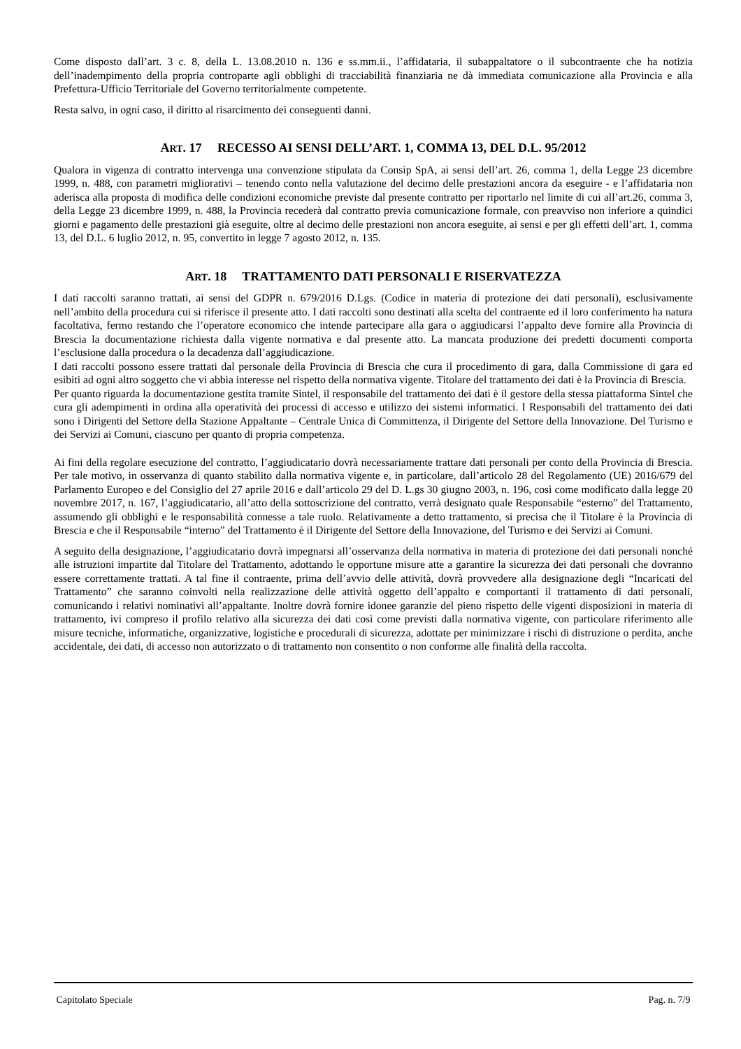Come disposto dall’art. 3 c. 8, della L. 13.08.2010 n. 136 e ss.mm.ii., l’affidataria, il subappaltatore o il subcontraente che ha notizia dell’inadempimento della propria controparte agli obblighi di tracciabilità finanziaria ne dà immediata comunicazione alla Provincia e alla Prefettura-Ufficio Territoriale del Governo territorialmente competente.
Resta salvo, in ogni caso, il diritto al risarcimento dei conseguenti danni.
ART. 17 RECESSO AI SENSI DELL’ART. 1, COMMA 13, DEL D.L. 95/2012
Qualora in vigenza di contratto intervenga una convenzione stipulata da Consip SpA, ai sensi dell’art. 26, comma 1, della Legge 23 dicembre 1999, n. 488, con parametri migliorativi – tenendo conto nella valutazione del decimo delle prestazioni ancora da eseguire - e l’affidataria non aderisca alla proposta di modifica delle condizioni economiche previste dal presente contratto per riportarlo nel limite di cui all’art.26, comma 3, della Legge 23 dicembre 1999, n. 488, la Provincia recederà dal contratto previa comunicazione formale, con preavviso non inferiore a quindici giorni e pagamento delle prestazioni già eseguite, oltre al decimo delle prestazioni non ancora eseguite, ai sensi e per gli effetti dell’art. 1, comma 13, del D.L. 6 luglio 2012, n. 95, convertito in legge 7 agosto 2012, n. 135.
ART. 18 TRATTAMENTO DATI PERSONALI E RISERVATEZZA
I dati raccolti saranno trattati, ai sensi del GDPR n. 679/2016 D.Lgs. (Codice in materia di protezione dei dati personali), esclusivamente nell’ambito della procedura cui si riferisce il presente atto. I dati raccolti sono destinati alla scelta del contraente ed il loro conferimento ha natura facoltativa, fermo restando che l’operatore economico che intende partecipare alla gara o aggiudicarsi l’appalto deve fornire alla Provincia di Brescia la documentazione richiesta dalla vigente normativa e dal presente atto. La mancata produzione dei predetti documenti comporta l’esclusione dalla procedura o la decadenza dall’aggiudicazione.
I dati raccolti possono essere trattati dal personale della Provincia di Brescia che cura il procedimento di gara, dalla Commissione di gara ed esibiti ad ogni altro soggetto che vi abbia interesse nel rispetto della normativa vigente. Titolare del trattamento dei dati è la Provincia di Brescia.
Per quanto riguarda la documentazione gestita tramite Sintel, il responsabile del trattamento dei dati è il gestore della stessa piattaforma Sintel che cura gli adempimenti in ordina alla operatività dei processi di accesso e utilizzo dei sistemi informatici. I Responsabili del trattamento dei dati sono i Dirigenti del Settore della Stazione Appaltante – Centrale Unica di Committenza, il Dirigente del Settore della Innovazione. Del Turismo e dei Servizi ai Comuni, ciascuno per quanto di propria competenza.
Ai fini della regolare esecuzione del contratto, l’aggiudicatario dovrà necessariamente trattare dati personali per conto della Provincia di Brescia. Per tale motivo, in osservanza di quanto stabilito dalla normativa vigente e, in particolare, dall’articolo 28 del Regolamento (UE) 2016/679 del Parlamento Europeo e del Consiglio del 27 aprile 2016 e dall’articolo 29 del D. L.gs 30 giugno 2003, n. 196, così come modificato dalla legge 20 novembre 2017, n. 167, l’aggiudicatario, all’atto della sottoscrizione del contratto, verrà designato quale Responsabile “esterno” del Trattamento, assumendo gli obblighi e le responsabilità connesse a tale ruolo. Relativamente a detto trattamento, si precisa che il Titolare è la Provincia di Brescia e che il Responsabile “interno” del Trattamento è il Dirigente del Settore della Innovazione, del Turismo e dei Servizi ai Comuni.
A seguito della designazione, l’aggiudicatario dovrà impegnarsi all’osservanza della normativa in materia di protezione dei dati personali nonché alle istruzioni impartite dal Titolare del Trattamento, adottando le opportune misure atte a garantire la sicurezza dei dati personali che dovranno essere correttamente trattati. A tal fine il contraente, prima dell’avvio delle attività, dovrà provvedere alla designazione degli “Incaricati del Trattamento” che saranno coinvolti nella realizzazione delle attività oggetto dell’appalto e comportanti il trattamento di dati personali, comunicando i relativi nominativi all’appaltante. Inoltre dovrà fornire idonee garanzie del pieno rispetto delle vigenti disposizioni in materia di trattamento, ivi compreso il profilo relativo alla sicurezza dei dati così come previsti dalla normativa vigente, con particolare riferimento alle misure tecniche, informatiche, organizzative, logistiche e procedurali di sicurezza, adottate per minimizzare i rischi di distruzione o perdita, anche accidentale, dei dati, di accesso non autorizzato o di trattamento non consentito o non conforme alle finalità della raccolta.
Capitolato Speciale Pag. n. 7/9